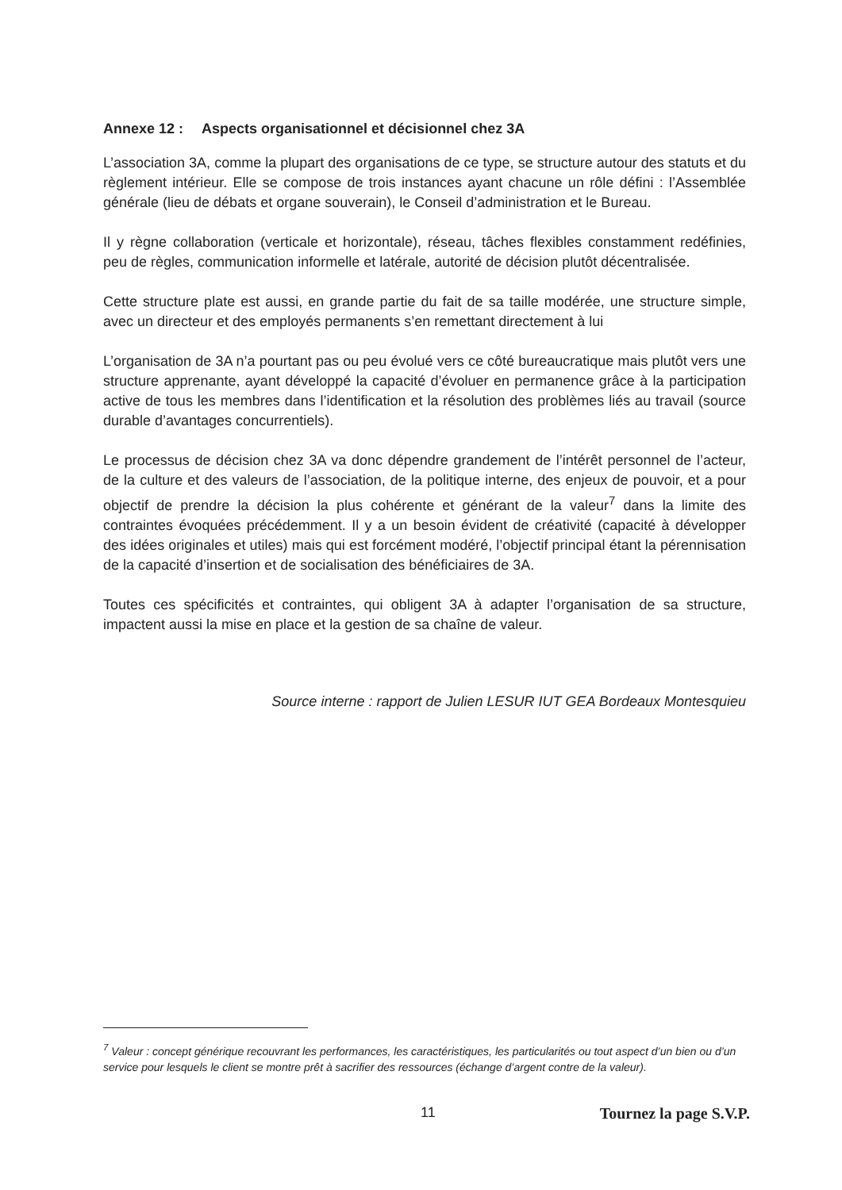Annexe 12 : Aspects organisationnel et décisionnel chez 3A
L’association 3A, comme la plupart des organisations de ce type, se structure autour des statuts et du règlement intérieur. Elle se compose de trois instances ayant chacune un rôle défini : l’Assemblée générale (lieu de débats et organe souverain), le Conseil d’administration et le Bureau.
Il y règne collaboration (verticale et horizontale), réseau, tâches flexibles constamment redéfinies, peu de règles, communication informelle et latérale, autorité de décision plutôt décentralisée.
Cette structure plate est aussi, en grande partie du fait de sa taille modérée, une structure simple, avec un directeur et des employés permanents s’en remettant directement à lui
L’organisation de 3A n’a pourtant pas ou peu évolué vers ce côté bureaucratique mais plutôt vers une structure apprenante, ayant développé la capacité d’évoluer en permanence grâce à la participation active de tous les membres dans l’identification et la résolution des problèmes liés au travail (source durable d’avantages concurrentiels).
Le processus de décision chez 3A va donc dépendre grandement de l’intérêt personnel de l’acteur, de la culture et des valeurs de l’association, de la politique interne, des enjeux de pouvoir, et a pour objectif de prendre la décision la plus cohérente et générant de la valeur<sup>7</sup> dans la limite des contraintes évoquées précédemment. Il y a un besoin évident de créativité (capacité à développer des idées originales et utiles) mais qui est forcément modéré, l’objectif principal étant la pérennisation de la capacité d’insertion et de socialisation des bénéficiaires de 3A.
Toutes ces spécificités et contraintes, qui obligent 3A à adapter l’organisation de sa structure, impactent aussi la mise en place et la gestion de sa chaîne de valeur.
Source interne : rapport de Julien LESUR IUT GEA Bordeaux Montesquieu
<sup>7</sup> Valeur : concept générique recouvrant les performances, les caractéristiques, les particularités ou tout aspect d’un bien ou d’un service pour lesquels le client se montre prêt à sacrifier des ressources (échange d’argent contre de la valeur).
11 Tournez la page S.V.P.